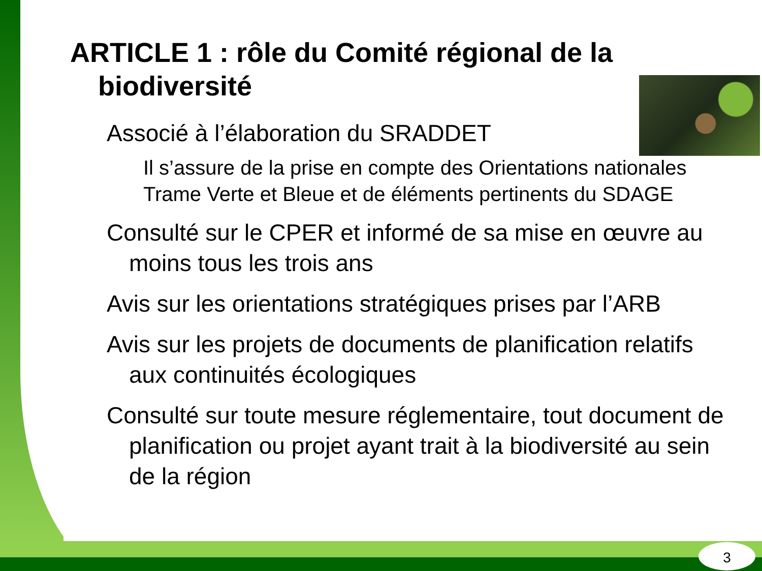ARTICLE 1 : rôle du Comité régional de la biodiversité
Associé à l’élaboration du SRADDET
Il s’assure de la prise en compte des Orientations nationales Trame Verte et Bleue et de éléments pertinents du SDAGE
Consulté sur le CPER et informé de sa mise en œuvre au moins tous les trois ans
Avis sur les orientations stratégiques prises par l’ARB
Avis sur les projets de documents de planification relatifs aux continuités écologiques
Consulté sur toute mesure réglementaire, tout document de planification ou projet ayant trait à la biodiversité au sein de la région
3